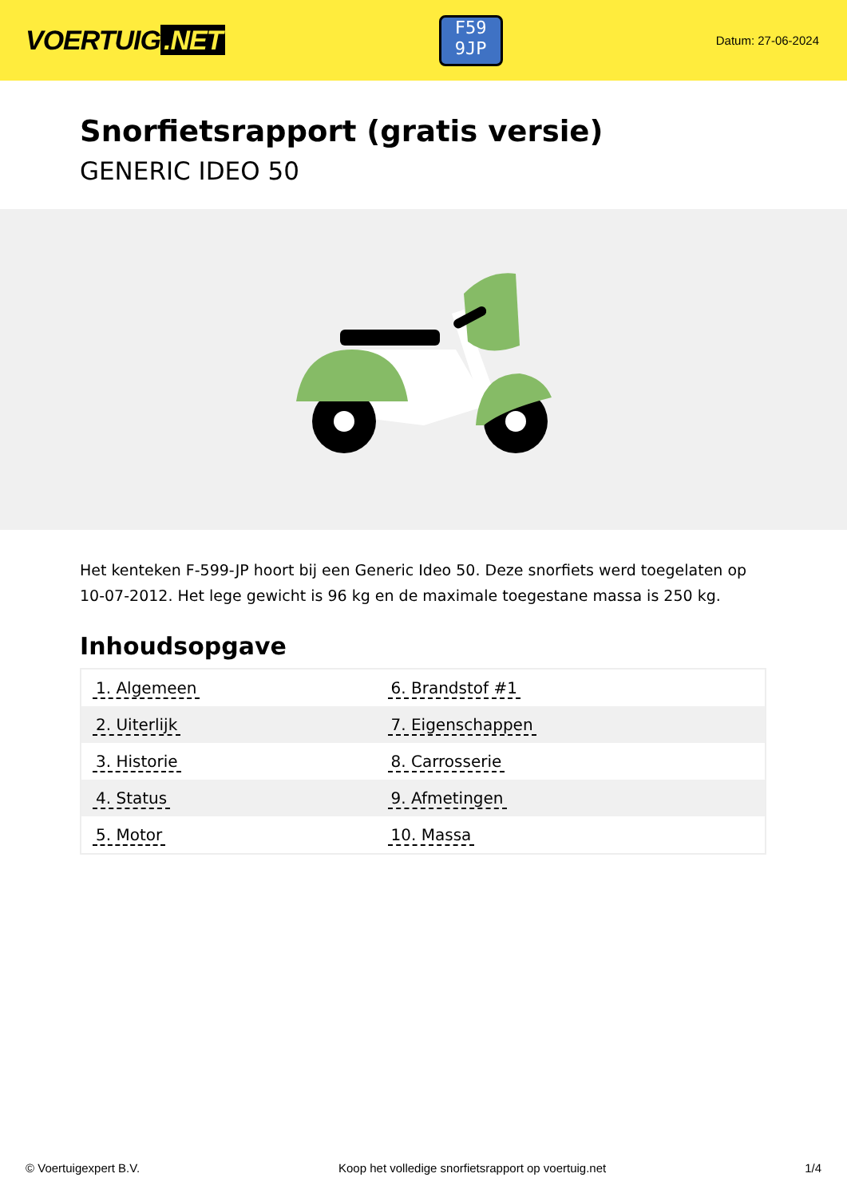VOERTUIG.NET
F59
9JP
Datum: 27-06-2024
Snorfietsrapport (gratis versie)
GENERIC IDEO 50
Het kenteken F-599-JP hoort bij een Generic Ideo 50. Deze snorfiets werd toegelaten op 10-07-2012. Het lege gewicht is 96 kg en de maximale toegestane massa is 250 kg.
Inhoudsopgave
| 1. Algemeen | 6. Brandstof #1 |
| 2. Uiterlijk | 7. Eigenschappen |
| 3. Historie | 8. Carrosserie |
| 4. Status | 9. Afmetingen |
| 5. Motor | 10. Massa |
© Voertuigexpert B.V. Koop het volledige snorfietsrapport op voertuig.net 1/4